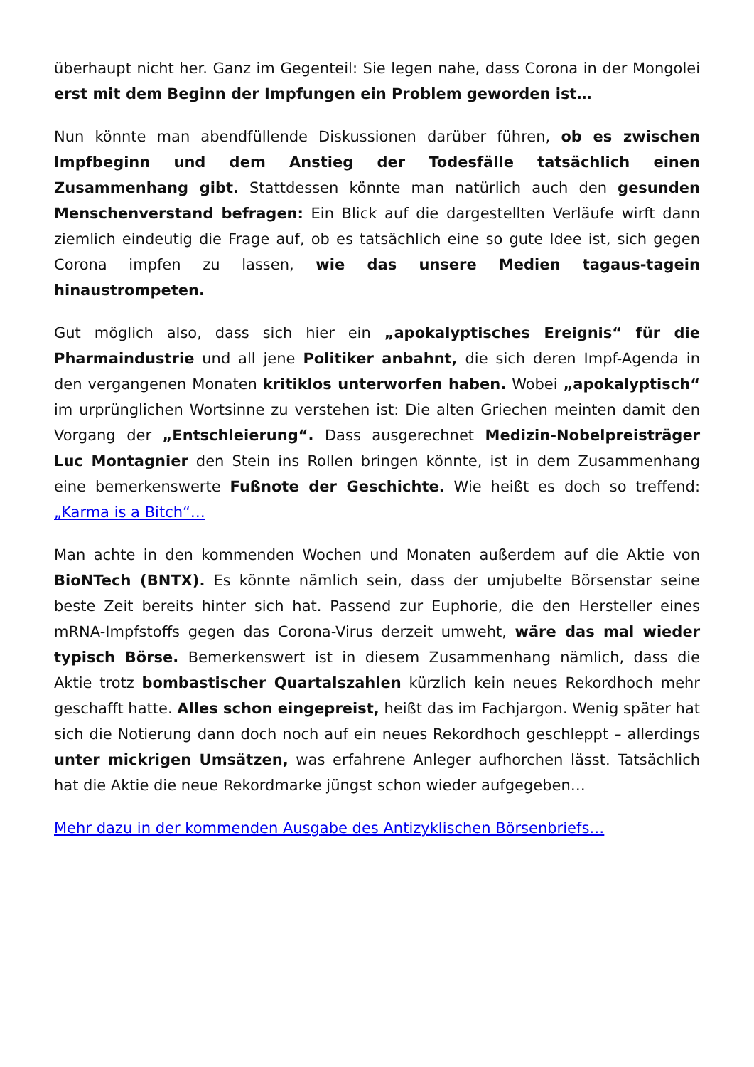überhaupt nicht her. Ganz im Gegenteil: Sie legen nahe, dass Corona in der Mongolei erst mit dem Beginn der Impfungen ein Problem geworden ist…
Nun könnte man abendfüllende Diskussionen darüber führen, ob es zwischen Impfbeginn und dem Anstieg der Todesfälle tatsächlich einen Zusammenhang gibt. Stattdessen könnte man natürlich auch den gesunden Menschenverstand befragen: Ein Blick auf die dargestellten Verläufe wirft dann ziemlich eindeutig die Frage auf, ob es tatsächlich eine so gute Idee ist, sich gegen Corona impfen zu lassen, wie das unsere Medien tagaus-tagein hinaustrompeten.
Gut möglich also, dass sich hier ein „apokalyptisches Ereignis“ für die Pharmaindustrie und all jene Politiker anbahnt, die sich deren Impf-Agenda in den vergangenen Monaten kritiklos unterworfen haben. Wobei „apokalyptisch“ im urprünglichen Wortsinne zu verstehen ist: Die alten Griechen meinten damit den Vorgang der „Entschleierung“. Dass ausgerechnet Medizin-Nobelpreisträger Luc Montagnier den Stein ins Rollen bringen könnte, ist in dem Zusammenhang eine bemerkenswerte Fußnote der Geschichte. Wie heißt es doch so treffend: „Karma is a Bitch“…
Man achte in den kommenden Wochen und Monaten außerdem auf die Aktie von BioNTech (BNTX). Es könnte nämlich sein, dass der umjubelte Börsenstar seine beste Zeit bereits hinter sich hat. Passend zur Euphorie, die den Hersteller eines mRNA-Impfstoffs gegen das Corona-Virus derzeit umweht, wäre das mal wieder typisch Börse. Bemerkenswert ist in diesem Zusammenhang nämlich, dass die Aktie trotz bombastischer Quartalszahlen kürzlich kein neues Rekordhoch mehr geschafft hatte. Alles schon eingepreist, heißt das im Fachjargon. Wenig später hat sich die Notierung dann doch noch auf ein neues Rekordhoch geschleppt – allerdings unter mickrigen Umsätzen, was erfahrene Anleger aufhorchen lässt. Tatsächlich hat die Aktie die neue Rekordmarke jüngst schon wieder aufgegeben…
Mehr dazu in der kommenden Ausgabe des Antizyklischen Börsenbriefs…